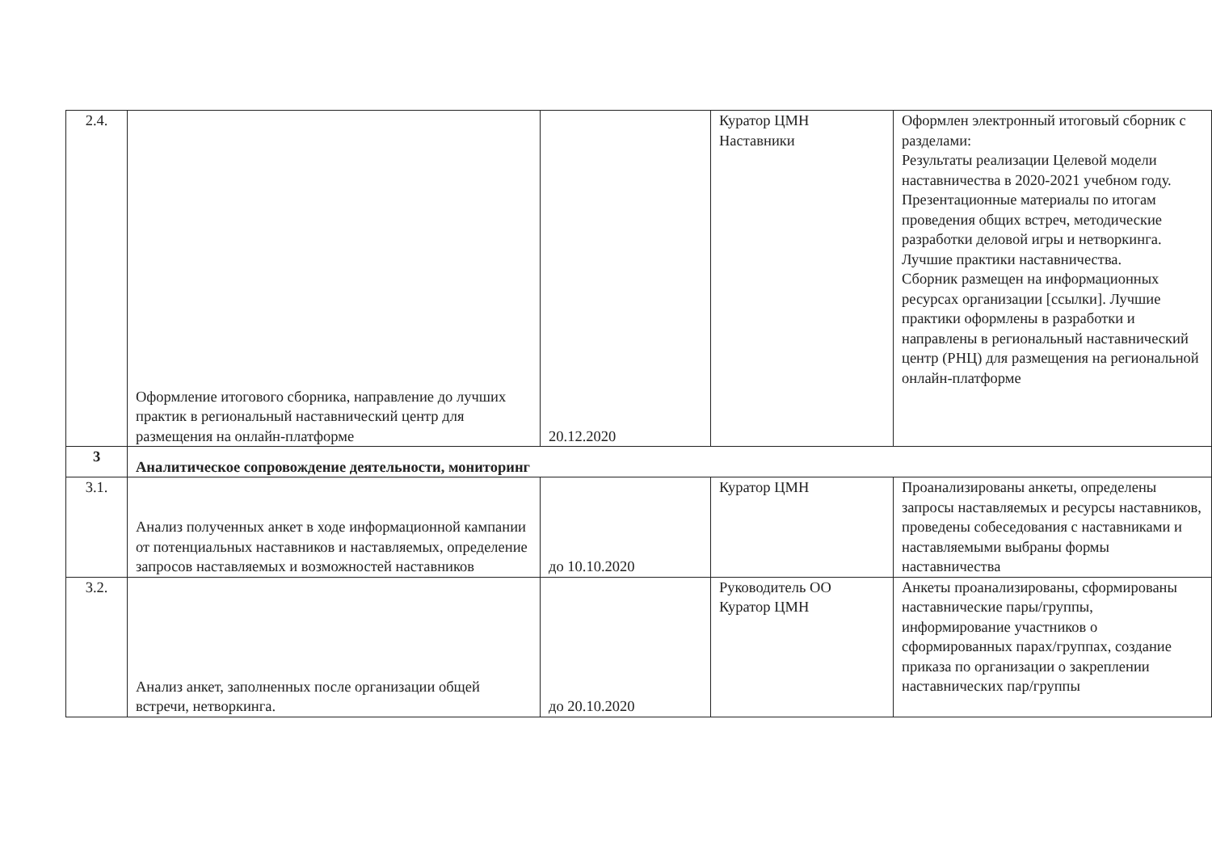| 2.4. | Оформление итогового сборника, направление до лучших практик в региональный наставнический центр для размещения на онлайн-платформе | 20.12.2020 | Куратор ЦМН Наставники | Оформлен электронный итоговый сборник с разделами: Результаты реализации Целевой модели наставничества в 2020-2021 учебном году. Презентационные материалы по итогам проведения общих встреч, методические разработки деловой игры и нетворкинга. Лучшие практики наставничества. Сборник размещен на информационных ресурсах организации [ссылки]. Лучшие практики оформлены в разработки и направлены в региональный наставнический центр (РНЦ) для размещения на региональной онлайн-платформе |
| 3 | Аналитическое сопровождение деятельности, мониторинг | | | |
| 3.1. | Анализ полученных анкет в ходе информационной кампании от потенциальных наставников и наставляемых, определение запросов наставляемых и возможностей наставников | до 10.10.2020 | Куратор ЦМН | Проанализированы анкеты, определены запросы наставляемых и ресурсы наставников, проведены собеседования с наставниками и наставляемыми выбраны формы наставничества |
| 3.2. | Анализ анкет, заполненных после организации общей встречи, нетворкинга. | до 20.10.2020 | Руководитель ОО Куратор ЦМН | Анкеты проанализированы, сформированы наставнические пары/группы, информирование участников о сформированных парах/группах, создание приказа по организации о закреплении наставнических пар/группы |